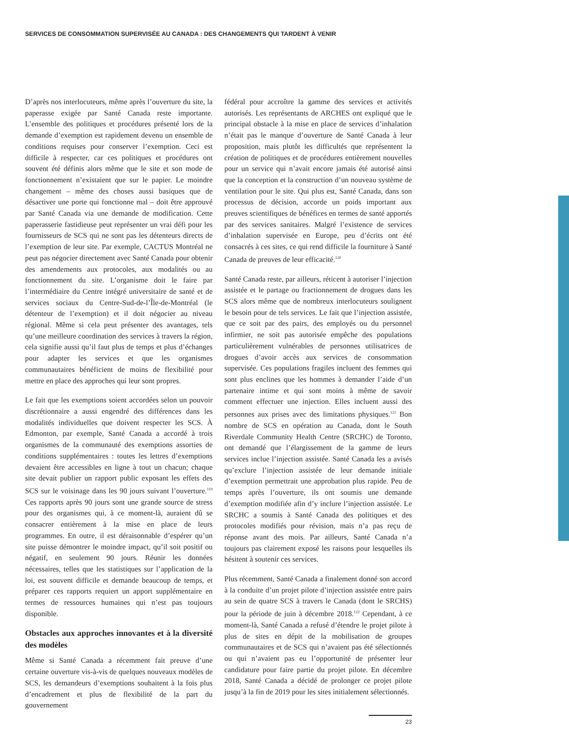SERVICES DE CONSOMMATION SUPERVISÉE AU CANADA : DES CHANGEMENTS QUI TARDENT À VENIR
D’après nos interlocuteurs, même après l’ouverture du site, la paperasse exigée par Santé Canada reste importante. L’ensemble des politiques et procédures présenté lors de la demande d’exemption est rapidement devenu un ensemble de conditions requises pour conserver l’exemption. Ceci est difficile à respecter, car ces politiques et procédures ont souvent été définis alors même que le site et son mode de fonctionnement n’existaient que sur le papier. Le moindre changement – même des choses aussi basiques que de désactiver une porte qui fonctionne mal – doit être approuvé par Santé Canada via une demande de modification. Cette paperasserie fastidieuse peut représenter un vrai défi pour les fournisseurs de SCS qui ne sont pas les détenteurs directs de l’exemption de leur site. Par exemple, CACTUS Montréal ne peut pas négocier directement avec Santé Canada pour obtenir des amendements aux protocoles, aux modalités ou au fonctionnement du site. L’organisme doit le faire par l’intermédiaire du Centre intégré universitaire de santé et de services sociaux du Centre-Sud-de-l’Île-de-Montréal (le détenteur de l’exemption) et il doit négocier au niveau régional. Même si cela peut présenter des avantages, tels qu’une meilleure coordination des services à travers la région, cela signifie aussi qu’il faut plus de temps et plus d’échanges pour adapter les services et que les organismes communautaires bénéficient de moins de flexibilité pour mettre en place des approches qui leur sont propres.
Le fait que les exemptions soient accordées selon un pouvoir discrétionnaire a aussi engendré des différences dans les modalités individuelles que doivent respecter les SCS. À Edmonton, par exemple, Santé Canada a accordé à trois organismes de la communauté des exemptions assorties de conditions supplémentaires : toutes les lettres d’exemptions devaient être accessibles en ligne à tout un chacun; chaque site devait publier un rapport public exposant les effets des SCS sur le voisinage dans les 90 jours suivant l’ouverture.<sup>119</sup> Ces rapports après 90 jours sont une grande source de stress pour des organismes qui, à ce moment-là, auraient dû se consacrer entièrement à la mise en place de leurs programmes. En outre, il est déraisonnable d’espérer qu’un site puisse démontrer le moindre impact, qu’il soit positif ou négatif, en seulement 90 jours. Réunir les données nécessaires, telles que les statistiques sur l’application de la loi, est souvent difficile et demande beaucoup de temps, et préparer ces rapports requiert un apport supplémentaire en termes de ressources humaines qui n’est pas toujours disponible.
Obstacles aux approches innovantes et à la diversité des modèles
Même si Santé Canada a récemment fait preuve d’une certaine ouverture vis-à-vis de quelques nouveaux modèles de SCS, les demandeurs d’exemptions souhaitent à la fois plus d’encadrement et plus de flexibilité de la part du gouvernement
fédéral pour accroître la gamme des services et activités autorisés. Les représentants de ARCHES ont expliqué que le principal obstacle à la mise en place de services d’inhalation n’était pas le manque d’ouverture de Santé Canada à leur proposition, mais plutôt les difficultés que représentent la création de politiques et de procédures entièrement nouvelles pour un service qui n’avait encore jamais été autorisé ainsi que la conception et la construction d’un nouveau système de ventilation pour le site. Qui plus est, Santé Canada, dans son processus de décision, accorde un poids important aux preuves scientifiques de bénéfices en termes de santé apportés par des services sanitaires. Malgré l’existence de services d’inhalation supervisée en Europe, peu d’écrits ont été consacrés à ces sites, ce qui rend difficile la fourniture à Santé Canada de preuves de leur efficacité.<sup>120</sup>
Santé Canada reste, par ailleurs, réticent à autoriser l’injection assistée et le partage ou fractionnement de drogues dans les SCS alors même que de nombreux interlocuteurs soulignent le besoin pour de tels services. Le fait que l’injection assistée, que ce soit par des pairs, des employés ou du personnel infirmier, ne soit pas autorisée empêche des populations particulièrement vulnérables de personnes utilisatrices de drogues d’avoir accès aux services de consommation supervisée. Ces populations fragiles incluent des femmes qui sont plus enclines que les hommes à demander l’aide d’un partenaire intime et qui sont moins à même de savoir comment effectuer une injection. Elles incluent aussi des personnes aux prises avec des limitations physiques.<sup>121</sup> Bon nombre de SCS en opération au Canada, dont le South Riverdale Community Health Centre (SRCHC) de Toronto, ont demandé que l’élargissement de la gamme de leurs services inclue l’injection assistée. Santé Canada les a avisés qu’exclure l’injection assistée de leur demande initiale d’exemption permettrait une approbation plus rapide. Peu de temps après l’ouverture, ils ont soumis une demande d’exemption modifiée afin d’y inclure l’injection assistée. Le SRCHC a soumis à Santé Canada des politiques et des protocoles modifiés pour révision, mais n’a pas reçu de réponse avant des mois. Par ailleurs, Santé Canada n’a toujours pas clairement exposé les raisons pour lesquelles ils hésitent à soutenir ces services.
Plus récemment, Santé Canada a finalement donné son accord à la conduite d’un projet pilote d’injection assistée entre pairs au sein de quatre SCS à travers le Canada (dont le SRCHS) pour la période de juin à décembre 2018.<sup>122</sup> Cependant, à ce moment-là, Santé Canada a refusé d’étendre le projet pilote à plus de sites en dépit de la mobilisation de groupes communautaires et de SCS qui n’avaient pas été sélectionnés ou qui n’avaient pas eu l’opportunité de présenter leur candidature pour faire partie du projet pilote. En décembre 2018, Santé Canada a décidé de prolonger ce projet pilote jusqu’à la fin de 2019 pour les sites initialement sélectionnés.
23